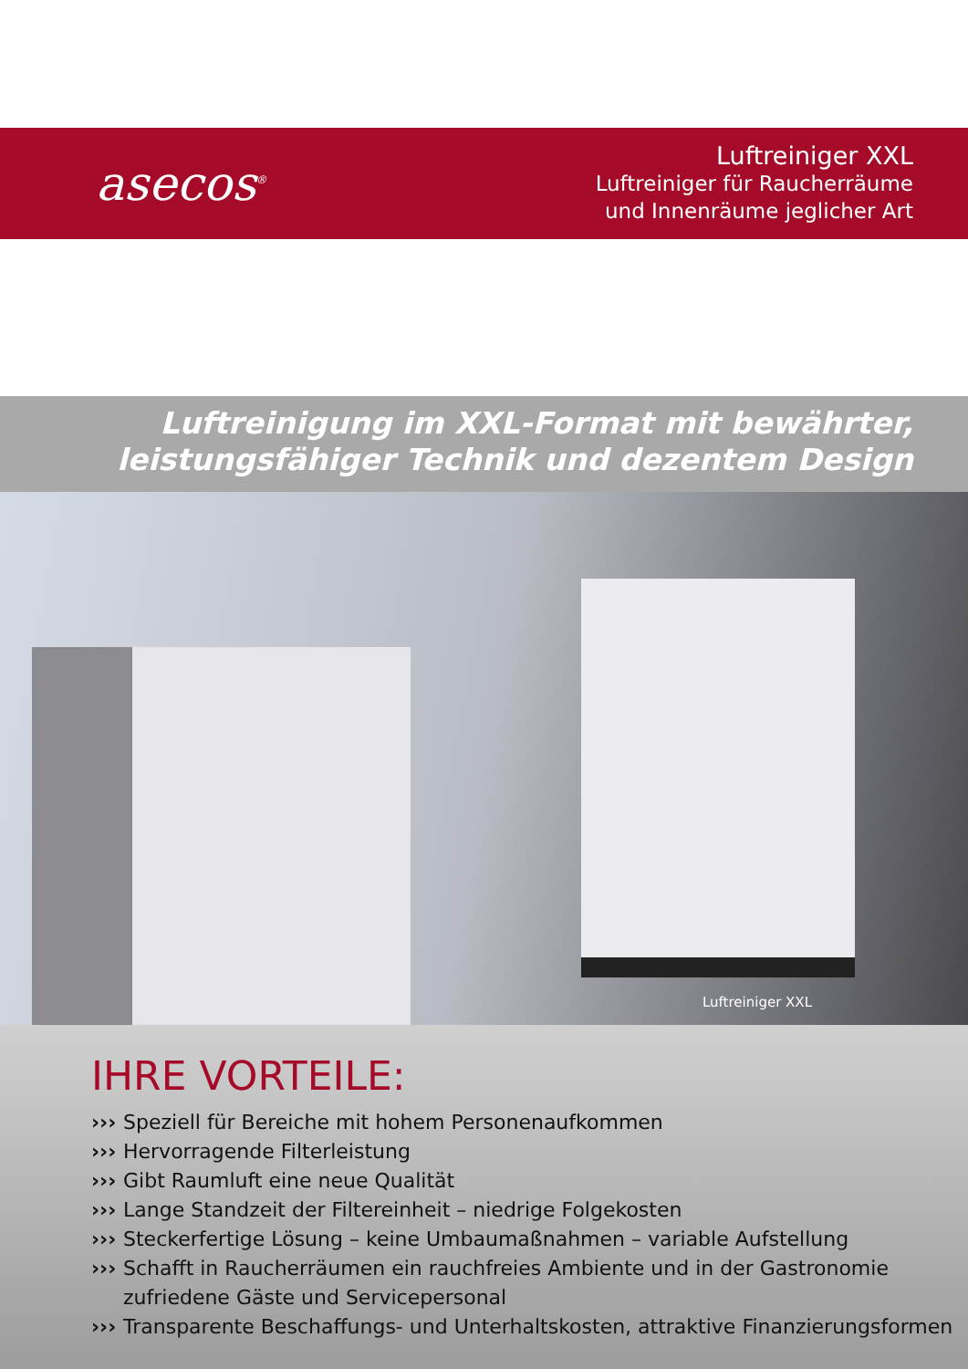asecos<sup>®</sup>
Luftreiniger XXL
Luftreiniger für Raucherräume
und Innenräume jeglicher Art
Luftreinigung im XXL-Format mit bewährter,
leistungsfähiger Technik und dezentem Design
Luftreiniger XXL
IHRE VORTEILE:
››› Speziell für Bereiche mit hohem Personenaufkommen
››› Hervorragende Filterleistung
››› Gibt Raumluft eine neue Qualität
››› Lange Standzeit der Filtereinheit – niedrige Folgekosten
››› Steckerfertige Lösung – keine Umbaumaßnahmen – variable Aufstellung
››› Schafft in Raucherräumen ein rauchfreies Ambiente und in der Gastronomie zufriedene Gäste und Servicepersonal
››› Transparente Beschaffungs- und Unterhaltskosten, attraktive Finanzierungsformen